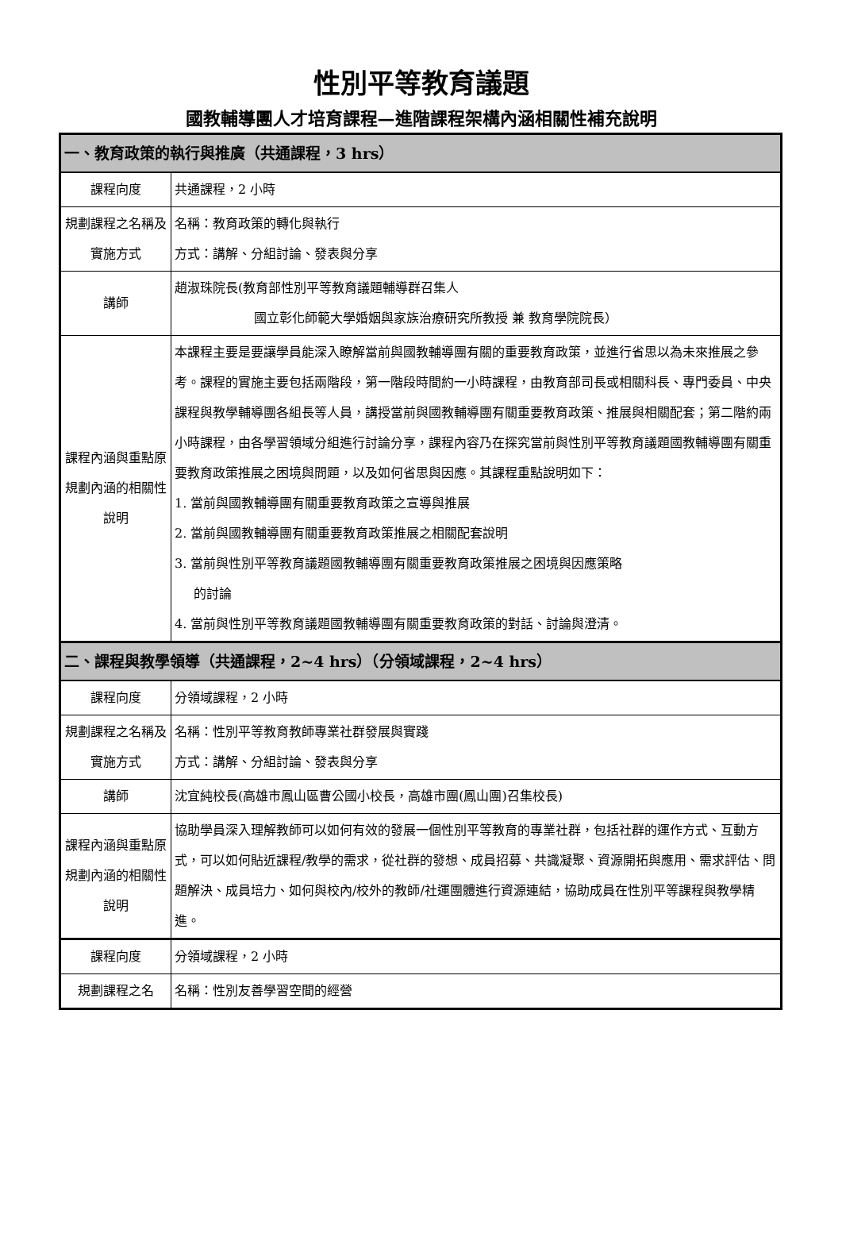性別平等教育議題
國教輔導團人才培育課程—進階課程架構內涵相關性補充說明
| 一、教育政策的執行與推廣（共通課程，3 hrs） | |
| 課程向度 | 共通課程，2 小時 |
| 規劃課程之名稱及實施方式 | 名稱：教育政策的轉化與執行 方式：講解、分組討論、發表與分享 |
| 講師 | 趙淑珠院長(教育部性別平等教育議題輔導群召集人 國立彰化師範大學婚姻與家族治療研究所教授 兼 教育學院院長） |
| 課程內涵與重點原規劃內涵的相關性說明 | 本課程主要是要讓學員能深入瞭解當前與國教輔導團有關的重要教育政策，並進行省思以為未來推展之參考。課程的實施主要包括兩階段，第一階段時間約一小時課程，由教育部司長或相關科長、專門委員、中央課程與教學輔導團各組長等人員，講授當前與國教輔導團有關重要教育政策、推展與相關配套；第二階約兩小時課程，由各學習領域分組進行討論分享，課程內容乃在探究當前與性別平等教育議題國教輔導團有關重要教育政策推展之困境與問題，以及如何省思與因應。其課程重點說明如下： 1. 當前與國教輔導團有關重要教育政策之宣導與推展 2. 當前與國教輔導團有關重要教育政策推展之相關配套說明 3. 當前與性別平等教育議題國教輔導團有關重要教育政策推展之困境與因應策略 的討論 4. 當前與性別平等教育議題國教輔導團有關重要教育政策的對話、討論與澄清。 |
| 二、課程與教學領導（共通課程，2~4 hrs）（分領域課程，2~4 hrs） | |
| 課程向度 | 分領域課程，2 小時 |
| 規劃課程之名稱及實施方式 | 名稱：性別平等教育教師專業社群發展與實踐 方式：講解、分組討論、發表與分享 |
| 講師 | 沈宜純校長(高雄市鳳山區曹公國小校長，高雄市團(鳳山團)召集校長) |
| 課程內涵與重點原規劃內涵的相關性說明 | 協助學員深入理解教師可以如何有效的發展一個性別平等教育的專業社群，包括社群的運作方式、互動方式，可以如何貼近課程/教學的需求，從社群的發想、成員招募、共識凝聚、資源開拓與應用、需求評估、問題解決、成員培力、如何與校內/校外的教師/社運團體進行資源連結，協助成員在性別平等課程與教學精進。 |
| 課程向度 | 分領域課程，2 小時 |
| 規劃課程之名 | 名稱：性別友善學習空間的經營 |